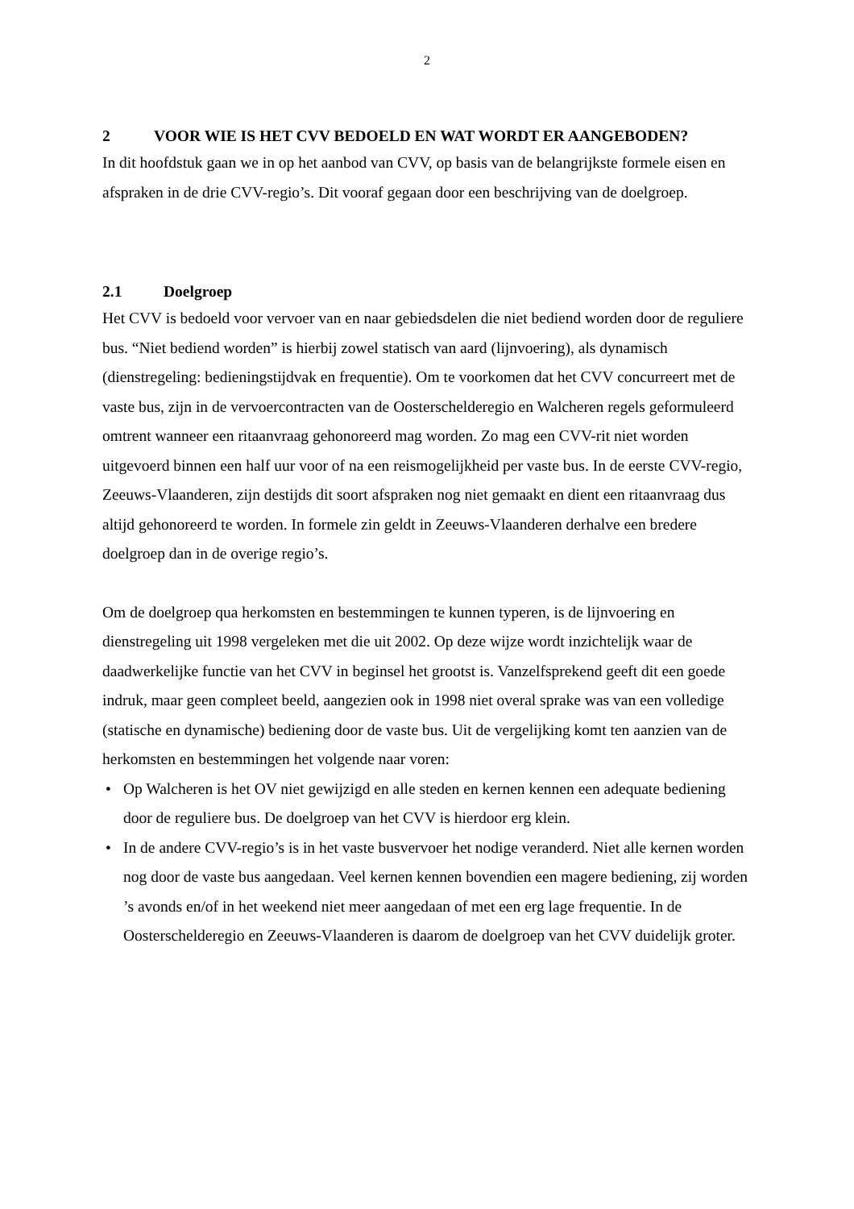2
2 VOOR WIE IS HET CVV BEDOELD EN WAT WORDT ER AANGEBODEN?
In dit hoofdstuk gaan we in op het aanbod van CVV, op basis van de belangrijkste formele eisen en afspraken in de drie CVV-regio’s. Dit vooraf gegaan door een beschrijving van de doelgroep.
2.1 Doelgroep
Het CVV is bedoeld voor vervoer van en naar gebiedsdelen die niet bediend worden door de reguliere bus. “Niet bediend worden” is hierbij zowel statisch van aard (lijnvoering), als dynamisch (dienstregeling: bedieningstijdvak en frequentie). Om te voorkomen dat het CVV concurreert met de vaste bus, zijn in de vervoercontracten van de Oosterschelderegio en Walcheren regels geformuleerd omtrent wanneer een ritaanvraag gehonoreerd mag worden. Zo mag een CVV-rit niet worden uitgevoerd binnen een half uur voor of na een reismogelijkheid per vaste bus. In de eerste CVV-regio, Zeeuws-Vlaanderen, zijn destijds dit soort afspraken nog niet gemaakt en dient een ritaanvraag dus altijd gehonoreerd te worden. In formele zin geldt in Zeeuws-Vlaanderen derhalve een bredere doelgroep dan in de overige regio’s.
Om de doelgroep qua herkomsten en bestemmingen te kunnen typeren, is de lijnvoering en dienstregeling uit 1998 vergeleken met die uit 2002. Op deze wijze wordt inzichtelijk waar de daadwerkelijke functie van het CVV in beginsel het grootst is. Vanzelfsprekend geeft dit een goede indruk, maar geen compleet beeld, aangezien ook in 1998 niet overal sprake was van een volledige (statische en dynamische) bediening door de vaste bus. Uit de vergelijking komt ten aanzien van de herkomsten en bestemmingen het volgende naar voren:
• Op Walcheren is het OV niet gewijzigd en alle steden en kernen kennen een adequate bediening door de reguliere bus. De doelgroep van het CVV is hierdoor erg klein.
• In de andere CVV-regio’s is in het vaste busvervoer het nodige veranderd. Niet alle kernen worden nog door de vaste bus aangedaan. Veel kernen kennen bovendien een magere bediening, zij worden ’s avonds en/of in het weekend niet meer aangedaan of met een erg lage frequentie. In de Oosterschelderegio en Zeeuws-Vlaanderen is daarom de doelgroep van het CVV duidelijk groter.